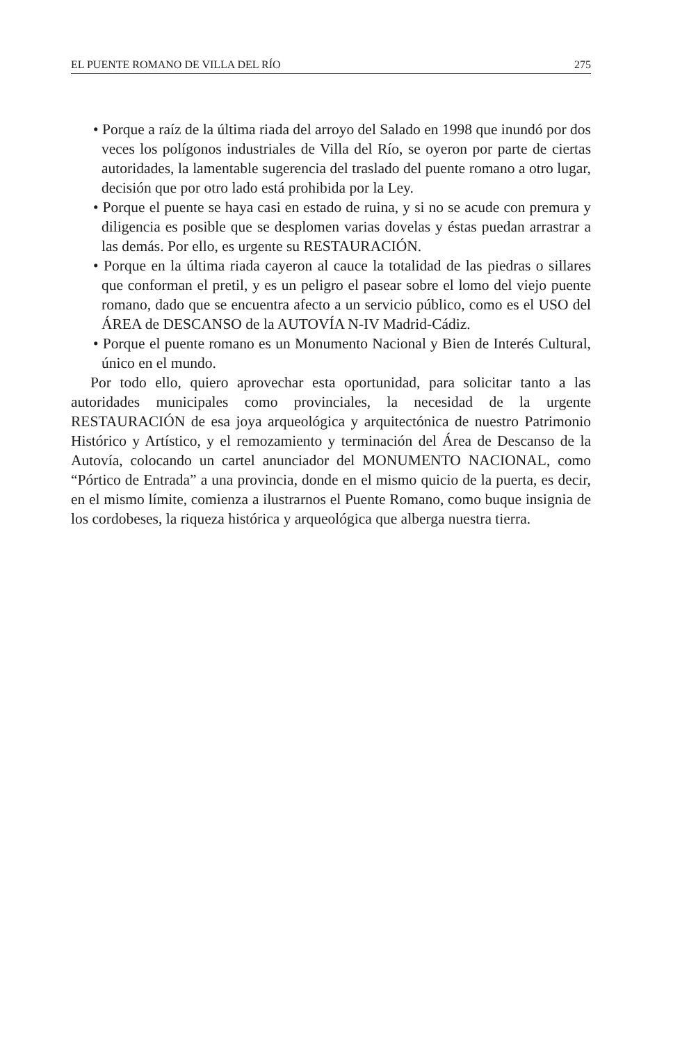EL PUENTE ROMANO DE VILLA DEL RÍO 275
• Porque a raíz de la última riada del arroyo del Salado en 1998 que inundó por dos veces los polígonos industriales de Villa del Río, se oyeron por parte de ciertas autoridades, la lamentable sugerencia del traslado del puente romano a otro lugar, decisión que por otro lado está prohibida por la Ley.
• Porque el puente se haya casi en estado de ruina, y si no se acude con premura y diligencia es posible que se desplomen varias dovelas y éstas puedan arrastrar a las demás. Por ello, es urgente su RESTAURACIÓN.
• Porque en la última riada cayeron al cauce la totalidad de las piedras o sillares que conforman el pretil, y es un peligro el pasear sobre el lomo del viejo puente romano, dado que se encuentra afecto a un servicio público, como es el USO del ÁREA de DESCANSO de la AUTOVÍA N-IV Madrid-Cádiz.
• Porque el puente romano es un Monumento Nacional y Bien de Interés Cultural, único en el mundo.
Por todo ello, quiero aprovechar esta oportunidad, para solicitar tanto a las autoridades municipales como provinciales, la necesidad de la urgente RESTAURACIÓN de esa joya arqueológica y arquitectónica de nuestro Patrimonio Histórico y Artístico, y el remozamiento y terminación del Área de Descanso de la Autovía, colocando un cartel anunciador del MONUMENTO NACIONAL, como “Pórtico de Entrada” a una provincia, donde en el mismo quicio de la puerta, es decir, en el mismo límite, comienza a ilustrarnos el Puente Romano, como buque insignia de los cordobeses, la riqueza histórica y arqueológica que alberga nuestra tierra.